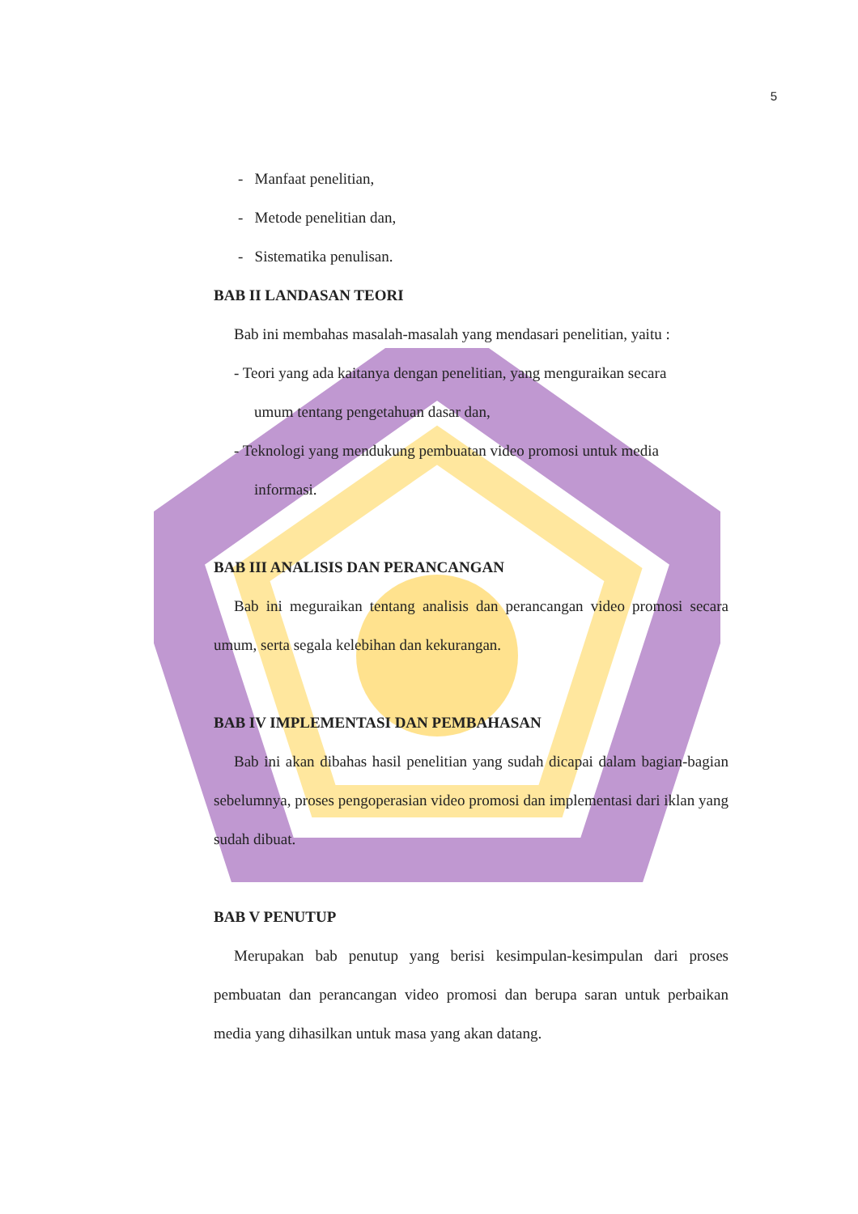5
- Manfaat penelitian,
- Metode penelitian dan,
- Sistematika penulisan.
BAB II LANDASAN TEORI
Bab ini membahas masalah-masalah yang mendasari penelitian, yaitu :
- Teori yang ada kaitanya dengan penelitian, yang menguraikan secara
umum tentang pengetahuan dasar dan,
- Teknologi yang mendukung pembuatan video promosi untuk media
informasi.
BAB III ANALISIS DAN PERANCANGAN
Bab ini meguraikan tentang analisis dan perancangan video promosi secara umum, serta segala kelebihan dan kekurangan.
BAB IV IMPLEMENTASI DAN PEMBAHASAN
Bab ini akan dibahas hasil penelitian yang sudah dicapai dalam bagian-bagian sebelumnya, proses pengoperasian video promosi dan implementasi dari iklan yang sudah dibuat.
BAB V PENUTUP
Merupakan bab penutup yang berisi kesimpulan-kesimpulan dari proses pembuatan dan perancangan video promosi dan berupa saran untuk perbaikan media yang dihasilkan untuk masa yang akan datang.